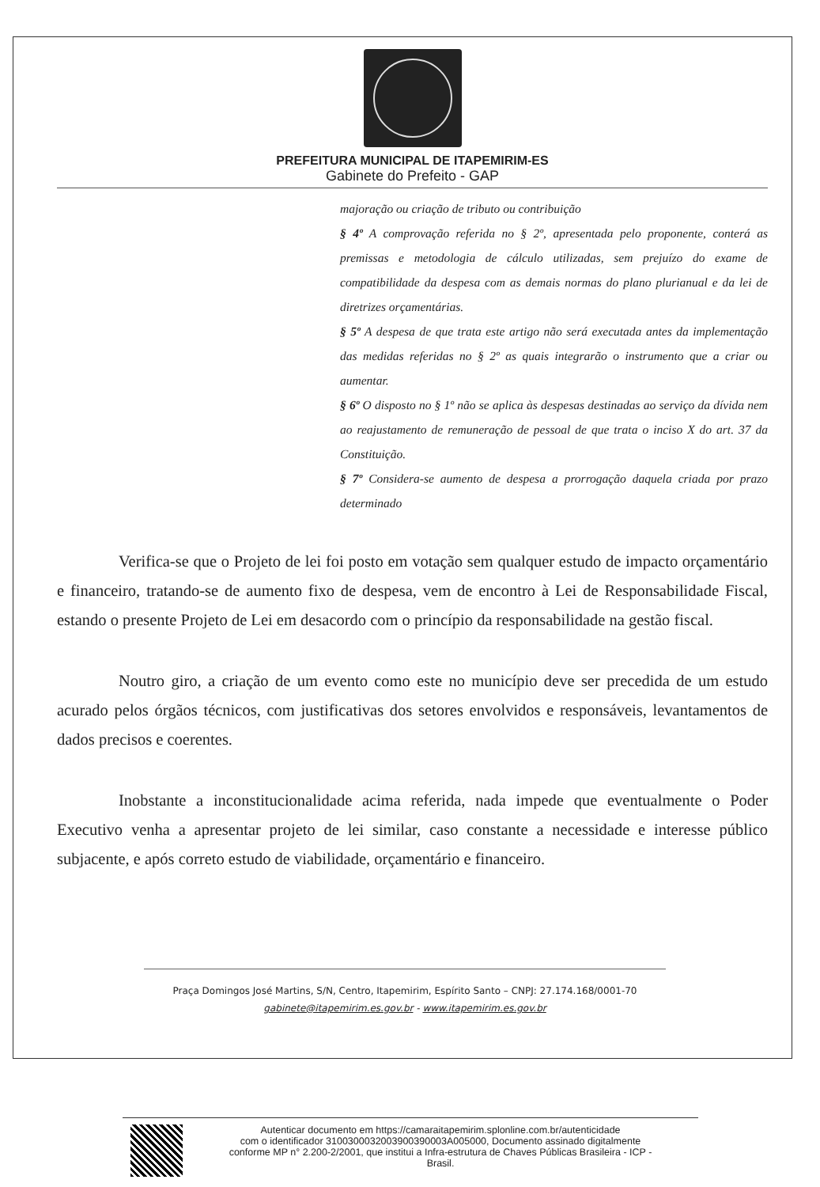PREFEITURA MUNICIPAL DE ITAPEMIRIM-ES
Gabinete do Prefeito - GAP
majoração ou criação de tributo ou contribuição
§ 4º A comprovação referida no § 2º, apresentada pelo proponente, conterá as premissas e metodologia de cálculo utilizadas, sem prejuízo do exame de compatibilidade da despesa com as demais normas do plano plurianual e da lei de diretrizes orçamentárias.
§ 5º A despesa de que trata este artigo não será executada antes da implementação das medidas referidas no § 2º as quais integrarão o instrumento que a criar ou aumentar.
§ 6º O disposto no § 1º não se aplica às despesas destinadas ao serviço da dívida nem ao reajustamento de remuneração de pessoal de que trata o inciso X do art. 37 da Constituição.
§ 7º Considera-se aumento de despesa a prorrogação daquela criada por prazo determinado
Verifica-se que o Projeto de lei foi posto em votação sem qualquer estudo de impacto orçamentário e financeiro, tratando-se de aumento fixo de despesa, vem de encontro à Lei de Responsabilidade Fiscal, estando o presente Projeto de Lei em desacordo com o princípio da responsabilidade na gestão fiscal.
Noutro giro, a criação de um evento como este no município deve ser precedida de um estudo acurado pelos órgãos técnicos, com justificativas dos setores envolvidos e responsáveis, levantamentos de dados precisos e coerentes.
Inobstante a inconstitucionalidade acima referida, nada impede que eventualmente o Poder Executivo venha a apresentar projeto de lei similar, caso constante a necessidade e interesse público subjacente, e após correto estudo de viabilidade, orçamentário e financeiro.
Praça Domingos José Martins, S/N, Centro, Itapemirim, Espírito Santo – CNPJ: 27.174.168/0001-70
gabinete@itapemirim.es.gov.br - www.itapemirim.es.gov.br
Autenticar documento em https://camaraitapemirim.splonline.com.br/autenticidade
com o identificador 3100300032003900390003A005000, Documento assinado digitalmente
conforme MP n° 2.200-2/2001, que institui a Infra-estrutura de Chaves Públicas Brasileira - ICP -
Brasil.